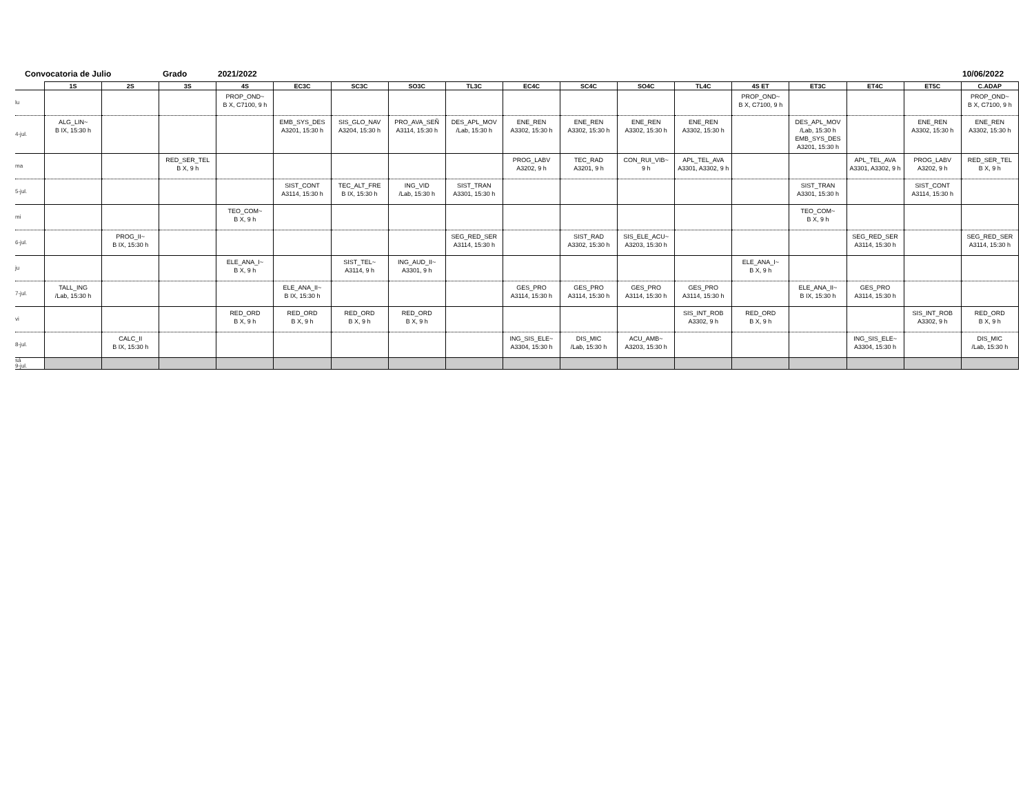Convocatoria de Julio Grado 2021/2022 10/06/2022
| | 1S | 2S | 3S | 4S | EC3C | SC3C | SO3C | TL3C | EC4C | SC4C | SO4C | TL4C | 4S ET | ET3C | ET4C | ET5C | C.ADAP |
| --- | --- | --- | --- | --- | --- | --- | --- | --- | --- | --- | --- | --- | --- | --- | --- | --- | --- |
| lu | | | | PROP_OND~ B X, C7100, 9 h | | | | | | | | | PROP_OND~ B X, C7100, 9 h | | | | PROP_OND~ B X, C7100, 9 h |
| 4-jul. | ALG_LIN~ B IX, 15:30 h | | | | EMB_SYS_DES A3201, 15:30 h | SIS_GLO_NAV A3204, 15:30 h | PRO_AVA_SEÑ A3114, 15:30 h | DES_APL_MOV /Lab, 15:30 h | ENE_REN A3302, 15:30 h | ENE_REN A3302, 15:30 h | ENE_REN A3302, 15:30 h | ENE_REN A3302, 15:30 h | | DES_APL_MOV /Lab, 15:30 h EMB_SYS_DES A3201, 15:30 h | | ENE_REN A3302, 15:30 h | ENE_REN A3302, 15:30 h |
| ma | | | RED_SER_TEL B X, 9 h | | | | | | PROG_LABV A3202, 9 h | TEC_RAD A3201, 9 h | CON_RUI_VIB~ 9 h | APL_TEL_AVA A3301, A3302, 9 h | | | APL_TEL_AVA A3301, A3302, 9 h | PROG_LABV A3202, 9 h | RED_SER_TEL B X, 9 h |
| 5-jul. | | | | | SIST_CONT A3114, 15:30 h | TEC_ALT_FRE B IX, 15:30 h | ING_VID /Lab, 15:30 h | SIST_TRAN A3301, 15:30 h | | | | | | SIST_TRAN A3301, 15:30 h | | SIST_CONT A3114, 15:30 h | |
| mi | | | | TEO_COM~ B X, 9 h | | | | | | | | | | TEO_COM~ B X, 9 h | | | |
| 6-jul. | | PROG_II~ B IX, 15:30 h | | | | | | SEG_RED_SER A3114, 15:30 h | | SIST_RAD A3302, 15:30 h | SIS_ELE_ACU~ A3203, 15:30 h | | | | SEG_RED_SER A3114, 15:30 h | | SEG_RED_SER A3114, 15:30 h |
| ju | | | | ELE_ANA_I~ B X, 9 h | | SIST_TEL~ A3114, 9 h | ING_AUD_II~ A3301, 9 h | | | | | | ELE_ANA_I~ B X, 9 h | | | | |
| 7-jul. | TALL_ING /Lab, 15:30 h | | | | ELE_ANA_II~ B IX, 15:30 h | | | | GES_PRO A3114, 15:30 h | GES_PRO A3114, 15:30 h | GES_PRO A3114, 15:30 h | GES_PRO A3114, 15:30 h | | ELE_ANA_II~ B IX, 15:30 h | GES_PRO A3114, 15:30 h | | |
| vi | | | | RED_ORD B X, 9 h | RED_ORD B X, 9 h | RED_ORD B X, 9 h | RED_ORD B X, 9 h | | | | | SIS_INT_ROB A3302, 9 h | RED_ORD B X, 9 h | | | SIS_INT_ROB A3302, 9 h | RED_ORD B X, 9 h |
| 8-jul. | | CALC_II B IX, 15:30 h | | | | | | | ING_SIS_ELE~ A3304, 15:30 h | DIS_MIC /Lab, 15:30 h | ACU_AMB~ A3203, 15:30 h | | | | ING_SIS_ELE~ A3304, 15:30 h | | DIS_MIC /Lab, 15:30 h |
| sá 9-jul. | | | | | | | | | | | | | | | | | |